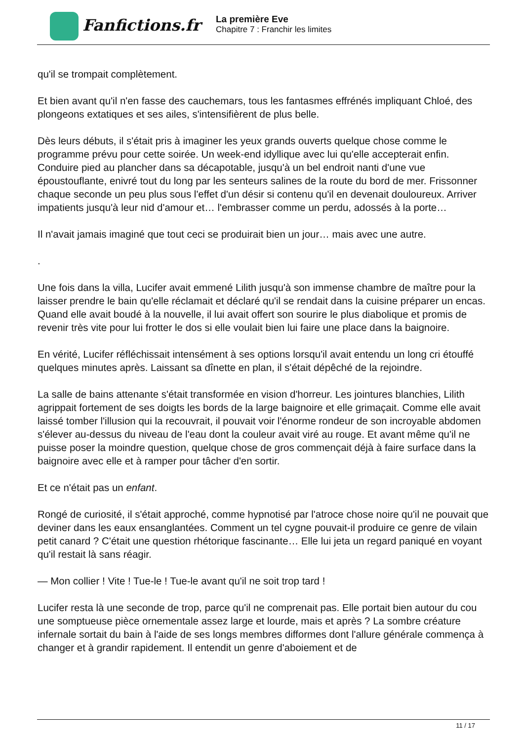Fanfictions.fr
La première Eve
Chapitre 7 : Franchir les limites
qu'il se trompait complètement.
Et bien avant qu'il n'en fasse des cauchemars, tous les fantasmes effrénés impliquant Chloé, des plongeons extatiques et ses ailes, s'intensifièrent de plus belle.
Dès leurs débuts, il s'était pris à imaginer les yeux grands ouverts quelque chose comme le programme prévu pour cette soirée. Un week-end idyllique avec lui qu'elle accepterait enfin. Conduire pied au plancher dans sa décapotable, jusqu'à un bel endroit nanti d'une vue époustouflante, enivré tout du long par les senteurs salines de la route du bord de mer. Frissonner chaque seconde un peu plus sous l'effet d'un désir si contenu qu'il en devenait douloureux. Arriver impatients jusqu'à leur nid d'amour et… l'embrasser comme un perdu, adossés à la porte…
Il n'avait jamais imaginé que tout ceci se produirait bien un jour… mais avec une autre.
.
Une fois dans la villa, Lucifer avait emmené Lilith jusqu'à son immense chambre de maître pour la laisser prendre le bain qu'elle réclamait et déclaré qu'il se rendait dans la cuisine préparer un encas. Quand elle avait boudé à la nouvelle, il lui avait offert son sourire le plus diabolique et promis de revenir très vite pour lui frotter le dos si elle voulait bien lui faire une place dans la baignoire.
En vérité, Lucifer réfléchissait intensément à ses options lorsqu'il avait entendu un long cri étouffé quelques minutes après. Laissant sa dînette en plan, il s'était dépêché de la rejoindre.
La salle de bains attenante s'était transformée en vision d'horreur. Les jointures blanchies, Lilith agrippait fortement de ses doigts les bords de la large baignoire et elle grimaçait. Comme elle avait laissé tomber l'illusion qui la recouvrait, il pouvait voir l'énorme rondeur de son incroyable abdomen s'élever au-dessus du niveau de l'eau dont la couleur avait viré au rouge. Et avant même qu'il ne puisse poser la moindre question, quelque chose de gros commençait déjà à faire surface dans la baignoire avec elle et à ramper pour tâcher d'en sortir.
Et ce n'était pas un enfant.
Rongé de curiosité, il s'était approché, comme hypnotisé par l'atroce chose noire qu'il ne pouvait que deviner dans les eaux ensanglantées. Comment un tel cygne pouvait-il produire ce genre de vilain petit canard ? C'était une question rhétorique fascinante… Elle lui jeta un regard paniqué en voyant qu'il restait là sans réagir.
— Mon collier ! Vite ! Tue-le ! Tue-le avant qu'il ne soit trop tard !
Lucifer resta là une seconde de trop, parce qu'il ne comprenait pas. Elle portait bien autour du cou une somptueuse pièce ornementale assez large et lourde, mais et après ? La sombre créature infernale sortait du bain à l'aide de ses longs membres difformes dont l'allure générale commença à changer et à grandir rapidement. Il entendit un genre d'aboiement et de
11 / 17